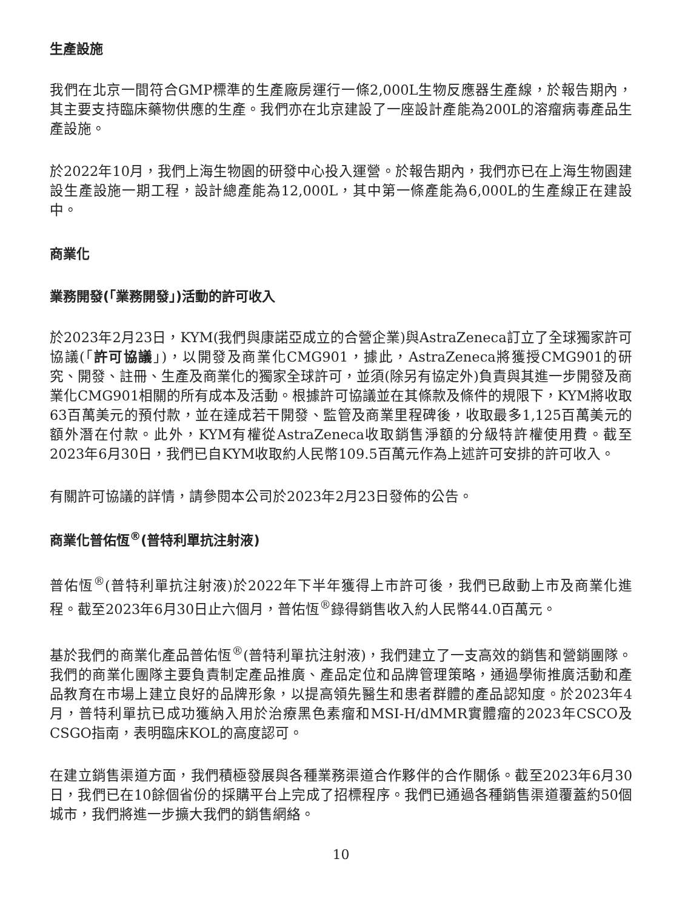生產設施
我們在北京一間符合GMP標準的生產廠房運行一條2,000L生物反應器生產線，於報告期內，其主要支持臨床藥物供應的生產。我們亦在北京建設了一座設計產能為200L的溶瘤病毒產品生產設施。
於2022年10月，我們上海生物園的研發中心投入運營。於報告期內，我們亦已在上海生物園建設生產設施一期工程，設計總產能為12,000L，其中第一條產能為6,000L的生產線正在建設中。
商業化
業務開發(「業務開發」)活動的許可收入
於2023年2月23日，KYM(我們與康諾亞成立的合營企業)與AstraZeneca訂立了全球獨家許可協議(「許可協議」)，以開發及商業化CMG901，據此，AstraZeneca將獲授CMG901的研究、開發、註冊、生產及商業化的獨家全球許可，並須(除另有協定外)負責與其進一步開發及商業化CMG901相關的所有成本及活動。根據許可協議並在其條款及條件的規限下，KYM將收取63百萬美元的預付款，並在達成若干開發、監管及商業里程碑後，收取最多1,125百萬美元的額外潛在付款。此外，KYM有權從AstraZeneca收取銷售淨額的分級特許權使用費。截至2023年6月30日，我們已自KYM收取約人民幣109.5百萬元作為上述許可安排的許可收入。
有關許可協議的詳情，請參閱本公司於2023年2月23日發佈的公告。
商業化普佑恆<sup>®</sup>(普特利單抗注射液)
普佑恆<sup>®</sup>(普特利單抗注射液)於2022年下半年獲得上市許可後，我們已啟動上市及商業化進程。截至2023年6月30日止六個月，普佑恆<sup>®</sup>錄得銷售收入約人民幣44.0百萬元。
基於我們的商業化產品普佑恆<sup>®</sup>(普特利單抗注射液)，我們建立了一支高效的銷售和營銷團隊。我們的商業化團隊主要負責制定產品推廣、產品定位和品牌管理策略，通過學術推廣活動和產品教育在市場上建立良好的品牌形象，以提高領先醫生和患者群體的產品認知度。於2023年4月，普特利單抗已成功獲納入用於治療黑色素瘤和MSI-H/dMMR實體瘤的2023年CSCO及CSGO指南，表明臨床KOL的高度認可。
在建立銷售渠道方面，我們積極發展與各種業務渠道合作夥伴的合作關係。截至2023年6月30日，我們已在10餘個省份的採購平台上完成了招標程序。我們已通過各種銷售渠道覆蓋約50個城市，我們將進一步擴大我們的銷售網絡。
10